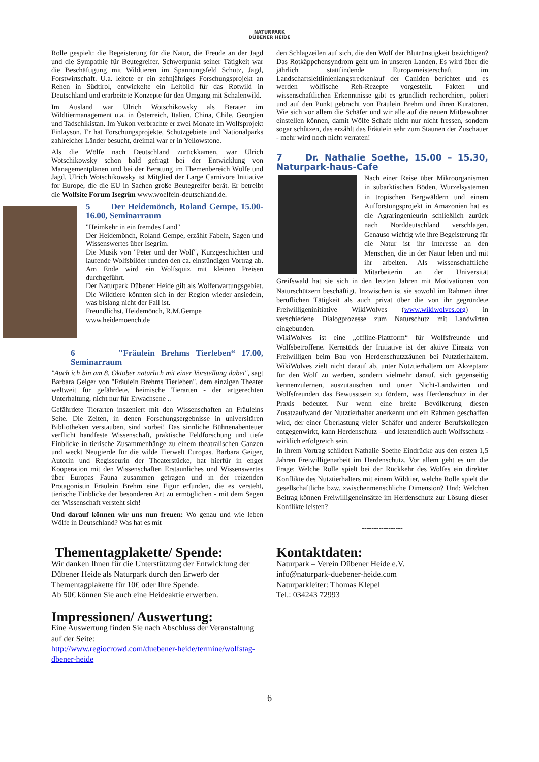NATURPARK
DÜBENER HEIDE
Rolle gespielt: die Begeisterung für die Natur, die Freude an der Jagd und die Sympathie für Beutegreifer. Schwerpunkt seiner Tätigkeit war die Beschäftigung mit Wildtieren im Spannungsfeld Schutz, Jagd, Forstwirtschaft. U.a. leitete er ein zehnjähriges Forschungsprojekt an Rehen in Südtirol, entwickelte ein Leitbild für das Rotwild in Deutschland und erarbeitete Konzepte für den Umgang mit Schalenwild.
Im Ausland war Ulrich Wotschikowsky als Berater im Wildtiermanagement u.a. in Österreich, Italien, China, Chile, Georgien und Tadschikistan. Im Yukon verbrachte er zwei Monate im Wolfsprojekt Finlayson. Er hat Forschungsprojekte, Schutzgebiete und Nationalparks zahlreicher Länder besucht, dreimal war er in Yellowstone.
Als die Wölfe nach Deutschland zurückkamen, war Ulrich Wotschikowsky schon bald gefragt bei der Entwicklung von Managementplänen und bei der Beratung im Themenbereich Wölfe und Jagd. Ulrich Wotschikowsky ist Mitglied der Large Carnivore Initiative for Europe, die die EU in Sachen große Beutegreifer berät. Er betreibt die Wolfsite Forum Isegrim www.woelfein-deutschland.de.
5 Der Heidemönch, Roland Gempe, 15.00-16.00, Seminarraum
"Heimkehr in ein fremdes Land"
Der Heidemönch, Roland Gempe, erzählt Fabeln, Sagen und Wissenswertes über Isegrim.
Die Musik von "Peter und der Wolf", Kurzgeschichten und laufende Wolfsbilder runden den ca. einstündigen Vortrag ab. Am Ende wird ein Wolfsquiz mit kleinen Preisen durchgeführt.
Der Naturpark Dübener Heide gilt als Wolferwartungsgebiet. Die Wildtiere könnten sich in der Region wieder ansiedeln, was bislang nicht der Fall ist.
Freundlichst, Heidemönch, R.M.Gempe
www.heidemoench.de
6 "Fräulein Brehms Tierleben“ 17.00, Seminarraum
"Auch ich bin am 8. Oktober natürlich mit einer Vorstellung dabei", sagt Barbara Geiger von "Fräulein Brehms Tierleben", dem einzigen Theater weltweit für gefährdete, heimische Tierarten - der artgerechten Unterhaltung, nicht nur für Erwachsene ..
Gefährdete Tierarten inszeniert mit den Wissenschaften an Fräuleins Seite. Die Zeiten, in denen Forschungsergebnisse in universitären Bibliotheken verstauben, sind vorbei! Das sinnliche Bühnenabenteuer verflicht handfeste Wissenschaft, praktische Feldforschung und tiefe Einblicke in tierische Zusammenhänge zu einem theatralischen Ganzen und weckt Neugierde für die wilde Tierwelt Europas. Barbara Geiger, Autorin und Regisseurin der Theaterstücke, hat hierfür in enger Kooperation mit den Wissenschaften Erstaunliches und Wissenswertes über Europas Fauna zusammen getragen und in der reizenden Protagonistin Fräulein Brehm eine Figur erfunden, die es versteht, tierische Einblicke der besonderen Art zu ermöglichen - mit dem Segen der Wissenschaft versteht sich!
Und darauf können wir uns nun freuen: Wo genau und wie leben Wölfe in Deutschland? Was hat es mit
den Schlagzeilen auf sich, die den Wolf der Blutrünstigkeit bezichtigen? Das Rotkäppchensyndrom geht um in unseren Landen. Es wird über die jährlich stattfindende Europameisterschaft im Landschaftsleitlinienlangstreckenlauf der Caniden berichtet und es werden wölfische Reh-Rezepte vorgestellt. Fakten und wissenschaftlichen Erkenntnisse gibt es gründlich recherchiert, poliert und auf den Punkt gebracht von Fräulein Brehm und ihren Kuratoren. Wie sich vor allem die Schäfer und wir alle auf die neuen Mitbewohner einstellen können, damit Wölfe Schafe nicht nur nicht fressen, sondern sogar schützen, das erzählt das Fräulein sehr zum Staunen der Zuschauer - mehr wird noch nicht verraten!
7 Dr. Nathalie Soethe, 15.00 – 15.30, Naturpark-haus-Cafe
Nach einer Reise über Mikroorganismen in subarktischen Böden, Wurzelsystemen in tropischen Bergwäldern und einem Aufforstungsprojekt in Amazonien hat es die Agraringenieurin schließlich zurück nach Norddeutschland verschlagen. Genauso wichtig wie ihre Begeisterung für die Natur ist ihr Interesse an den Menschen, die in der Natur leben und mit ihr arbeiten. Als wissenschaftliche Mitarbeiterin an der Universität Greifswald hat sie sich in den letzten Jahren mit Motivationen von Naturschützern beschäftigt. Inzwischen ist sie sowohl im Rahmen ihrer beruflichen Tätigkeit als auch privat über die von ihr gegründete Freiwilligeninitiative WikiWolves (www.wikiwolves.org) in verschiedene Dialogprozesse zum Naturschutz mit Landwirten eingebunden.
WikiWolves ist eine „offline-Plattform“ für Wolfsfreunde und Wolfsbetroffene. Kernstück der Initiative ist der aktive Einsatz von Freiwilligen beim Bau von Herdenschutzzäunen bei Nutztierhaltern. WikiWolves zielt nicht darauf ab, unter Nutztierhaltern um Akzeptanz für den Wolf zu werben, sondern vielmehr darauf, sich gegenseitig kennenzulernen, auszutauschen und unter Nicht-Landwirten und Wolfsfreunden das Bewusstsein zu fördern, was Herdenschutz in der Praxis bedeutet. Nur wenn eine breite Bevölkerung diesen Zusatzaufwand der Nutztierhalter anerkennt und ein Rahmen geschaffen wird, der einer Überlastung vieler Schäfer und anderer Berufskollegen entgegenwirkt, kann Herdenschutz – und letztendlich auch Wolfsschutz - wirklich erfolgreich sein.
In ihrem Vortrag schildert Nathalie Soethe Eindrücke aus den ersten 1,5 Jahren Freiwilligenarbeit im Herdenschutz. Vor allem geht es um die Frage: Welche Rolle spielt bei der Rückkehr des Wolfes ein direkter Konflikte des Nutztierhalters mit einem Wildtier, welche Rolle spielt die gesellschaftliche bzw. zwischenmenschliche Dimension? Und: Welchen Beitrag können Freiwilligeneinsätze im Herdenschutz zur Lösung dieser Konflikte leisten?
-----------------
Thementagplakette/ Spende:
Wir danken Ihnen für die Unterstützung der Entwicklung der Dübener Heide als Naturpark durch den Erwerb der Thementagplakette für 10€ oder Ihre Spende.
Ab 50€ können Sie auch eine Heideaktie erwerben.
Impressionen/ Auswertung:
Eine Auswertung finden Sie nach Abschluss der Veranstaltung auf der Seite:
http://www.regiocrowd.com/duebener-heide/termine/wolfstag-dbener-heide
Kontaktdaten:
Naturpark – Verein Dübener Heide e.V.
info@naturpark-duebener-heide.com
Naturparkleiter: Thomas Klepel
Tel.: 034243 72993
6